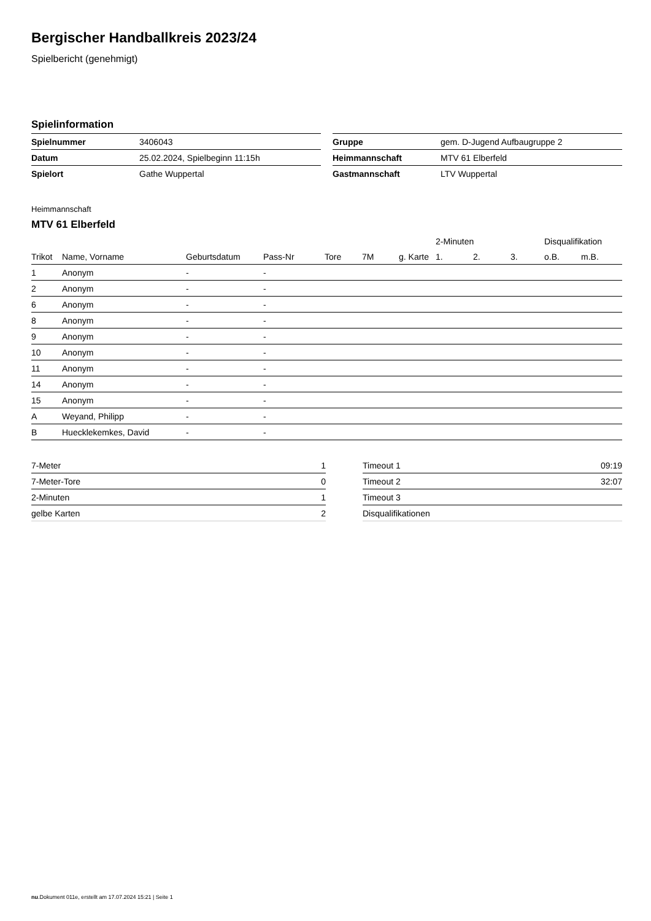Bergischer Handballkreis 2023/24
Spielbericht (genehmigt)
Spielinformation
| Spielnummer | 3406043 |
| Datum | 25.02.2024, Spielbeginn 11:15h |
| Spielort | Gathe Wuppertal |
| Gruppe | gem. D-Jugend Aufbaugruppe 2 |
| Heimmannschaft | MTV 61 Elberfeld |
| Gastmannschaft | LTV Wuppertal |
Heimmannschaft
MTV 61 Elberfeld
| | | | | | | | 2-Minuten | | | Disqualifikation | |
| --- | --- | --- | --- | --- | --- | --- | --- | --- | --- | --- | --- |
| Trikot | Name, Vorname | Geburtsdatum | Pass-Nr | Tore | 7M | g. Karte | 1. | 2. | 3. | o.B. | m.B. |
| 1 | Anonym | - | - | | | | | | | | |
| 2 | Anonym | - | - | | | | | | | | |
| 6 | Anonym | - | - | | | | | | | | |
| 8 | Anonym | - | - | | | | | | | | |
| 9 | Anonym | - | - | | | | | | | | |
| 10 | Anonym | - | - | | | | | | | | |
| 11 | Anonym | - | - | | | | | | | | |
| 14 | Anonym | - | - | | | | | | | | |
| 15 | Anonym | - | - | | | | | | | | |
| A | Weyand, Philipp | - | - | | | | | | | | |
| B | Huecklekemkes, David | - | - | | | | | | | | |
| 7-Meter | 1 |
| 7-Meter-Tore | 0 |
| 2-Minuten | 1 |
| gelbe Karten | 2 |
| Timeout 1 | 09:19 |
| Timeout 2 | 32:07 |
| Timeout 3 | |
| Disqualifikationen | |
nu.Dokument 011e, erstellt am 17.07.2024 15:21 | Seite 1